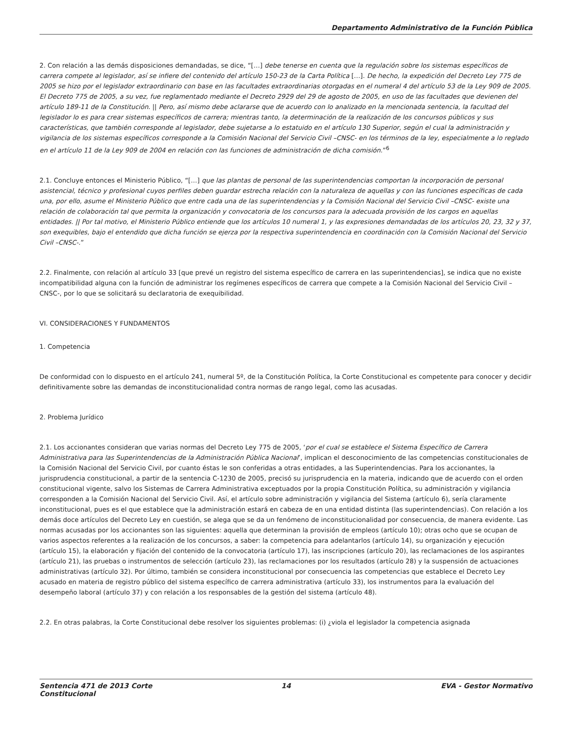Departamento Administrativo de la Función Pública
2. Con relación a las demás disposiciones demandadas, se dice, “[…] debe tenerse en cuenta que la regulación sobre los sistemas específicos de carrera compete al legislador, así se infiere del contenido del artículo 150-23 de la Carta Política […]. De hecho, la expedición del Decreto Ley 775 de 2005 se hizo por el legislador extraordinario con base en las facultades extraordinarias otorgadas en el numeral 4 del artículo 53 de la Ley 909 de 2005. El Decreto 775 de 2005, a su vez, fue reglamentado mediante el Decreto 2929 del 29 de agosto de 2005, en uso de las facultades que devienen del artículo 189-11 de la Constitución. || Pero, así mismo debe aclararse que de acuerdo con lo analizado en la mencionada sentencia, la facultad del legislador lo es para crear sistemas específicos de carrera; mientras tanto, la determinación de la realización de los concursos públicos y sus características, que también corresponde al legislador, debe sujetarse a lo estatuido en el artículo 130 Superior, según el cual la administración y vigilancia de los sistemas específicos corresponde a la Comisión Nacional del Servicio Civil –CNSC- en los términos de la ley, especialmente a lo reglado en el artículo 11 de la Ley 909 de 2004 en relación con las funciones de administración de dicha comisión.”<sup>6</sup>
2.1. Concluye entonces el Ministerio Público, “[…] que las plantas de personal de las superintendencias comportan la incorporación de personal asistencial, técnico y profesional cuyos perfiles deben guardar estrecha relación con la naturaleza de aquellas y con las funciones específicas de cada una, por ello, asume el Ministerio Público que entre cada una de las superintendencias y la Comisión Nacional del Servicio Civil –CNSC- existe una relación de colaboración tal que permita la organización y convocatoria de los concursos para la adecuada provisión de los cargos en aquellas entidades. || Por tal motivo, el Ministerio Público entiende que los artículos 10 numeral 1, y las expresiones demandadas de los artículos 20, 23, 32 y 37, son exequibles, bajo el entendido que dicha función se ejerza por la respectiva superintendencia en coordinación con la Comisión Nacional del Servicio Civil –CNSC-.”
2.2. Finalmente, con relación al artículo 33 [que prevé un registro del sistema específico de carrera en las superintendencias], se indica que no existe incompatibilidad alguna con la función de administrar los regímenes específicos de carrera que compete a la Comisión Nacional del Servicio Civil –CNSC-, por lo que se solicitará su declaratoria de exequibilidad.
VI. CONSIDERACIONES Y FUNDAMENTOS
1. Competencia
De conformidad con lo dispuesto en el artículo 241, numeral 5º, de la Constitución Política, la Corte Constitucional es competente para conocer y decidir definitivamente sobre las demandas de inconstitucionalidad contra normas de rango legal, como las acusadas.
2. Problema Jurídico
2.1. Los accionantes consideran que varias normas del Decreto Ley 775 de 2005, ‘por el cual se establece el Sistema Específico de Carrera Administrativa para las Superintendencias de la Administración Pública Nacional’, implican el desconocimiento de las competencias constitucionales de la Comisión Nacional del Servicio Civil, por cuanto éstas le son conferidas a otras entidades, a las Superintendencias. Para los accionantes, la jurisprudencia constitucional, a partir de la sentencia C-1230 de 2005, precisó su jurisprudencia en la materia, indicando que de acuerdo con el orden constitucional vigente, salvo los Sistemas de Carrera Administrativa exceptuados por la propia Constitución Política, su administración y vigilancia corresponden a la Comisión Nacional del Servicio Civil. Así, el artículo sobre administración y vigilancia del Sistema (artículo 6), sería claramente inconstitucional, pues es el que establece que la administración estará en cabeza de en una entidad distinta (las superintendencias). Con relación a los demás doce artículos del Decreto Ley en cuestión, se alega que se da un fenómeno de inconstitucionalidad por consecuencia, de manera evidente. Las normas acusadas por los accionantes son las siguientes: aquella que determinan la provisión de empleos (artículo 10); otras ocho que se ocupan de varios aspectos referentes a la realización de los concursos, a saber: la competencia para adelantarlos (artículo 14), su organización y ejecución (artículo 15), la elaboración y fijación del contenido de la convocatoria (artículo 17), las inscripciones (artículo 20), las reclamaciones de los aspirantes (artículo 21), las pruebas o instrumentos de selección (artículo 23), las reclamaciones por los resultados (artículo 28) y la suspensión de actuaciones administrativas (artículo 32). Por último, también se considera inconstitucional por consecuencia las competencias que establece el Decreto Ley acusado en materia de registro público del sistema específico de carrera administrativa (artículo 33), los instrumentos para la evaluación del desempeño laboral (artículo 37) y con relación a los responsables de la gestión del sistema (artículo 48).
2.2. En otras palabras, la Corte Constitucional debe resolver los siguientes problemas: (i) ¿viola el legislador la competencia asignada
Sentencia 471 de 2013 Corte Constitucional
14 EVA - Gestor Normativo